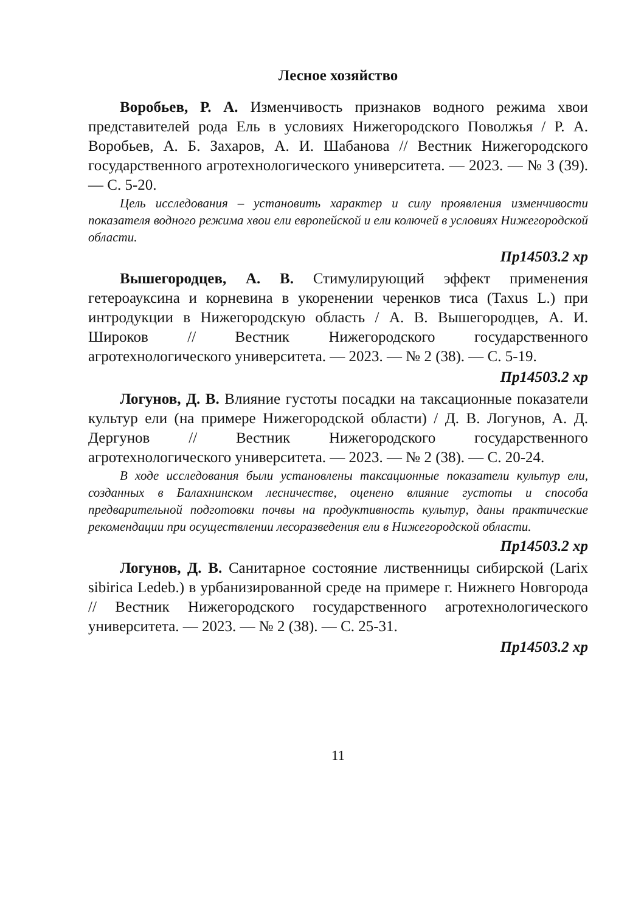Лесное хозяйство
Воробьев, Р. А. Изменчивость признаков водного режима хвои представителей рода Ель в условиях Нижегородского Поволжья / Р. А. Воробьев, А. Б. Захаров, А. И. Шабанова // Вестник Нижегородского государственного агротехнологического университета. — 2023. — № 3 (39). — С. 5-20.
Цель исследования – установить характер и силу проявления изменчивости показателя водного режима хвои ели европейской и ели колючей в условиях Нижегородской области.
Пр14503.2 хр
Вышегородцев, А. В. Стимулирующий эффект применения гетероауксина и корневина в укоренении черенков тиса (Taxus L.) при интродукции в Нижегородскую область / А. В. Вышегородцев, А. И. Широков // Вестник Нижегородского государственного агротехнологического университета. — 2023. — № 2 (38). — С. 5-19.
Пр14503.2 хр
Логунов, Д. В. Влияние густоты посадки на таксационные показатели культур ели (на примере Нижегородской области) / Д. В. Логунов, А. Д. Дергунов // Вестник Нижегородского государственного агротехнологического университета. — 2023. — № 2 (38). — С. 20-24.
В ходе исследования были установлены таксационные показатели культур ели, созданных в Балахнинском лесничестве, оценено влияние густоты и способа предварительной подготовки почвы на продуктивность культур, даны практические рекомендации при осуществлении лесоразведения ели в Нижегородской области.
Пр14503.2 хр
Логунов, Д. В. Санитарное состояние лиственницы сибирской (Larix sibirica Ledeb.) в урбанизированной среде на примере г. Нижнего Новгорода // Вестник Нижегородского государственного агротехнологического университета. — 2023. — № 2 (38). — С. 25-31.
Пр14503.2 хр
11